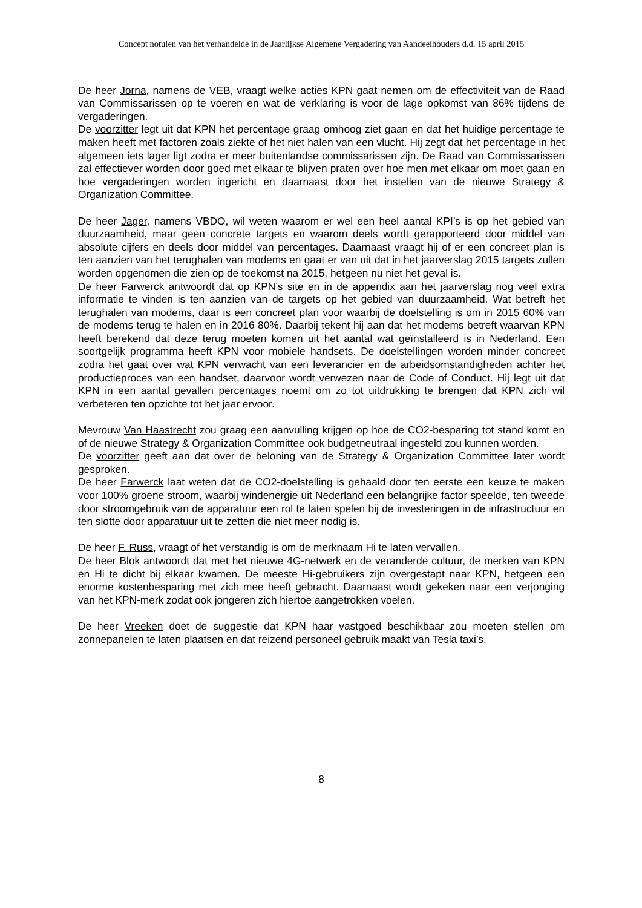Concept notulen van het verhandelde in de Jaarlijkse Algemene Vergadering van Aandeelhouders d.d. 15 april 2015
De heer Jorna, namens de VEB, vraagt welke acties KPN gaat nemen om de effectiviteit van de Raad van Commissarissen op te voeren en wat de verklaring is voor de lage opkomst van 86% tijdens de vergaderingen.
De voorzitter legt uit dat KPN het percentage graag omhoog ziet gaan en dat het huidige percentage te maken heeft met factoren zoals ziekte of het niet halen van een vlucht. Hij zegt dat het percentage in het algemeen iets lager ligt zodra er meer buitenlandse commissarissen zijn. De Raad van Commissarissen zal effectiever worden door goed met elkaar te blijven praten over hoe men met elkaar om moet gaan en hoe vergaderingen worden ingericht en daarnaast door het instellen van de nieuwe Strategy & Organization Committee.
De heer Jager, namens VBDO, wil weten waarom er wel een heel aantal KPI’s is op het gebied van duurzaamheid, maar geen concrete targets en waarom deels wordt gerapporteerd door middel van absolute cijfers en deels door middel van percentages. Daarnaast vraagt hij of er een concreet plan is ten aanzien van het terughalen van modems en gaat er van uit dat in het jaarverslag 2015 targets zullen worden opgenomen die zien op de toekomst na 2015, hetgeen nu niet het geval is.
De heer Farwerck antwoordt dat op KPN’s site en in de appendix aan het jaarverslag nog veel extra informatie te vinden is ten aanzien van de targets op het gebied van duurzaamheid. Wat betreft het terughalen van modems, daar is een concreet plan voor waarbij de doelstelling is om in 2015 60% van de modems terug te halen en in 2016 80%. Daarbij tekent hij aan dat het modems betreft waarvan KPN heeft berekend dat deze terug moeten komen uit het aantal wat geïnstalleerd is in Nederland. Een soortgelijk programma heeft KPN voor mobiele handsets. De doelstellingen worden minder concreet zodra het gaat over wat KPN verwacht van een leverancier en de arbeidsomstandigheden achter het productieproces van een handset, daarvoor wordt verwezen naar de Code of Conduct. Hij legt uit dat KPN in een aantal gevallen percentages noemt om zo tot uitdrukking te brengen dat KPN zich wil verbeteren ten opzichte tot het jaar ervoor.
Mevrouw Van Haastrecht zou graag een aanvulling krijgen op hoe de CO2-besparing tot stand komt en of de nieuwe Strategy & Organization Committee ook budgetneutraal ingesteld zou kunnen worden.
De voorzitter geeft aan dat over de beloning van de Strategy & Organization Committee later wordt gesproken.
De heer Farwerck laat weten dat de CO2-doelstelling is gehaald door ten eerste een keuze te maken voor 100% groene stroom, waarbij windenergie uit Nederland een belangrijke factor speelde, ten tweede door stroomgebruik van de apparatuur een rol te laten spelen bij de investeringen in de infrastructuur en ten slotte door apparatuur uit te zetten die niet meer nodig is.
De heer F. Russ, vraagt of het verstandig is om de merknaam Hi te laten vervallen.
De heer Blok antwoordt dat met het nieuwe 4G-netwerk en de veranderde cultuur, de merken van KPN en Hi te dicht bij elkaar kwamen. De meeste Hi-gebruikers zijn overgestapt naar KPN, hetgeen een enorme kostenbesparing met zich mee heeft gebracht. Daarnaast wordt gekeken naar een verjonging van het KPN-merk zodat ook jongeren zich hiertoe aangetrokken voelen.
De heer Vreeken doet de suggestie dat KPN haar vastgoed beschikbaar zou moeten stellen om zonnepanelen te laten plaatsen en dat reizend personeel gebruik maakt van Tesla taxi’s.
8